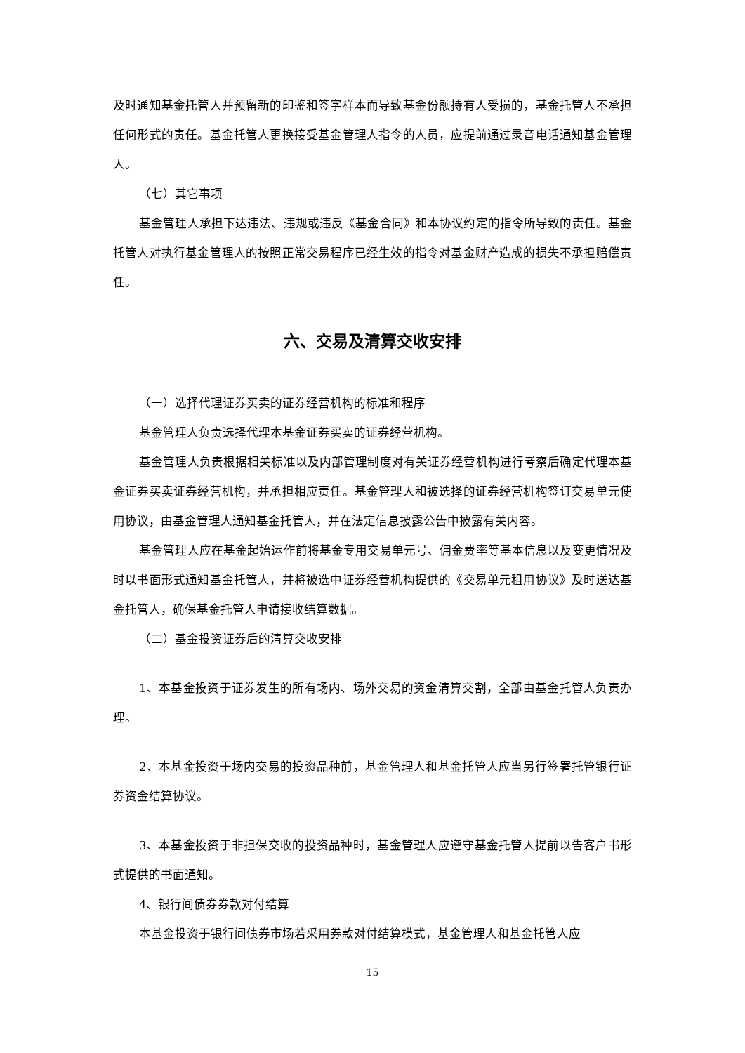及时通知基金托管人并预留新的印鉴和签字样本而导致基金份额持有人受损的，基金托管人不承担任何形式的责任。基金托管人更换接受基金管理人指令的人员，应提前通过录音电话通知基金管理人。
（七）其它事项
基金管理人承担下达违法、违规或违反《基金合同》和本协议约定的指令所导致的责任。基金托管人对执行基金管理人的按照正常交易程序已经生效的指令对基金财产造成的损失不承担赔偿责任。
六、交易及清算交收安排
（一）选择代理证券买卖的证券经营机构的标准和程序
基金管理人负责选择代理本基金证券买卖的证券经营机构。
基金管理人负责根据相关标准以及内部管理制度对有关证券经营机构进行考察后确定代理本基金证券买卖证券经营机构，并承担相应责任。基金管理人和被选择的证券经营机构签订交易单元使用协议，由基金管理人通知基金托管人，并在法定信息披露公告中披露有关内容。
基金管理人应在基金起始运作前将基金专用交易单元号、佣金费率等基本信息以及变更情况及时以书面形式通知基金托管人，并将被选中证券经营机构提供的《交易单元租用协议》及时送达基金托管人，确保基金托管人申请接收结算数据。
（二）基金投资证券后的清算交收安排
1、本基金投资于证券发生的所有场内、场外交易的资金清算交割，全部由基金托管人负责办理。
2、本基金投资于场内交易的投资品种前，基金管理人和基金托管人应当另行签署托管银行证券资金结算协议。
3、本基金投资于非担保交收的投资品种时，基金管理人应遵守基金托管人提前以告客户书形式提供的书面通知。
4、银行间债券券款对付结算
本基金投资于银行间债券市场若采用券款对付结算模式，基金管理人和基金托管人应
15